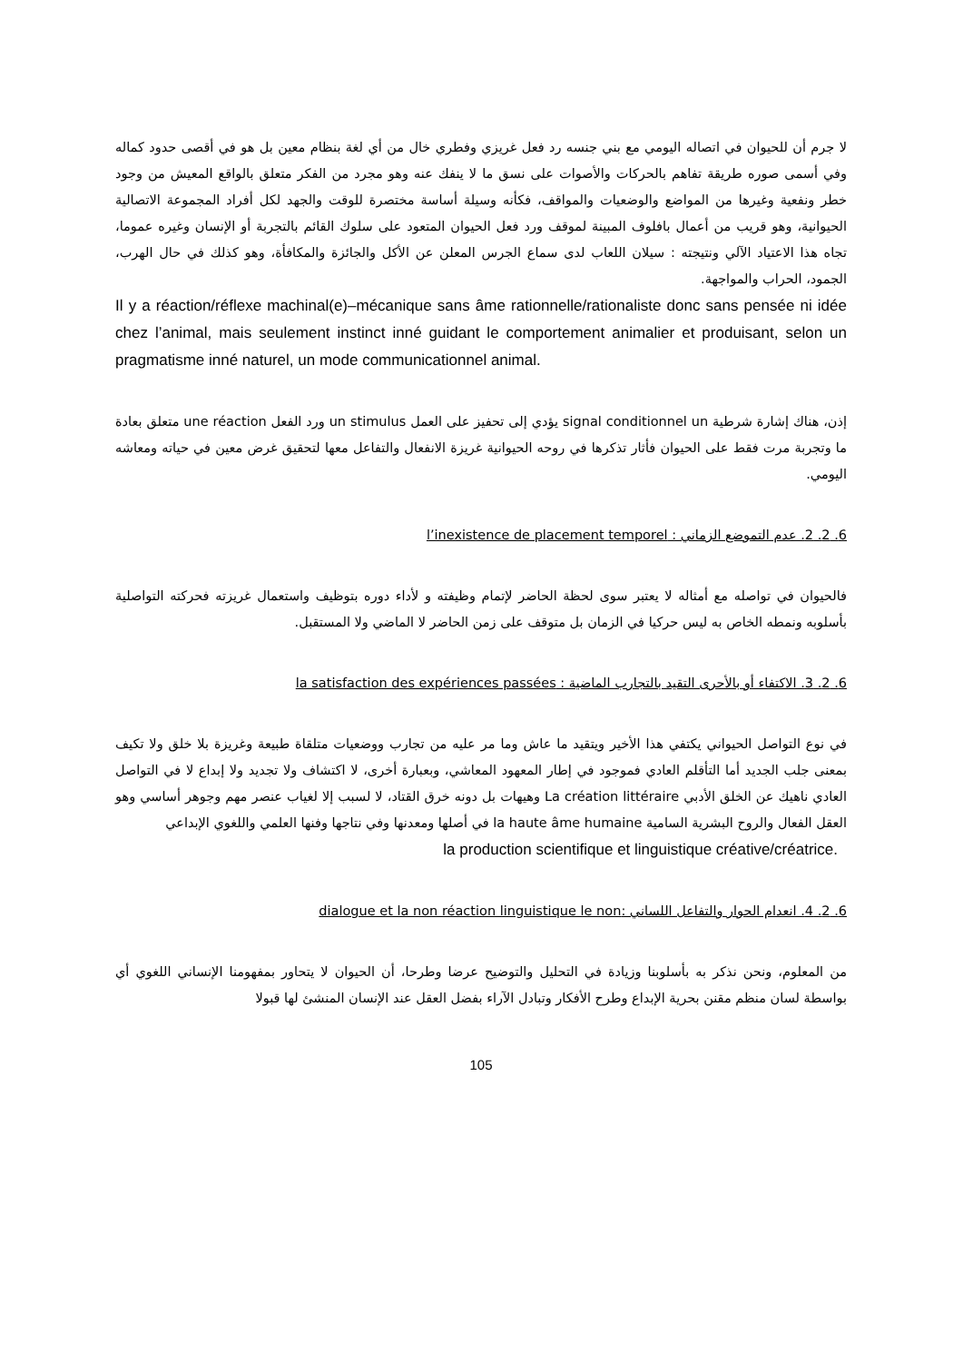لا جرم أن للحيوان في اتصاله اليومي مع بني جنسه رد فعل غريزي وفطري خال من أي لغة بنظام معين بل هو في أقصى حدود كماله وفي أسمى صوره طريقة تفاهم بالحركات والأصوات على نسق ما لا ينفك عنه وهو مجرد من الفكر متعلق بالواقع المعيش من وجود خطر ونفعية وغيرها من المواضع والوضعيات والمواقف، فكأنه وسيلة أساسة مختصرة للوقت والجهد لكل أفراد المجموعة الاتصالية الحيوانية، وهو قريب من أعمال بافلوف المبينة لموقف ورد فعل الحيوان المتعود على سلوك القائم بالتجربة أو الإنسان وغيره عموما، تجاه هذا الاعتياد الآلي ونتيجته : سيلان اللعاب لدى سماع الجرس المعلن عن الأكل والجائزة والمكافأة، وهو كذلك في حال الهرب، الجمود، الحراب والمواجهة.
Il y a réaction/réflexe machinal(e)–mécanique sans âme rationnelle/rationaliste donc sans pensée ni idée chez l’animal, mais seulement instinct inné guidant le comportement animalier et produisant, selon un pragmatisme inné naturel, un mode communicationnel animal.
إذن، هناك إشارة شرطية signal conditionnel un يؤدي إلى تحفيز على العمل un stimulus ورد الفعل une réaction متعلق بعادة ما وتجربة مرت فقط على الحيوان فأثار تذكرها في روحه الحيوانية غريزة الانفعال والتفاعل معها لتحقيق غرض معين في حياته ومعاشه اليومي.
6. 2. 2. عدم التموضع الزماني : l’inexistence de placement temporel
فالحيوان في تواصله مع أمثاله لا يعتبر سوى لحظة الحاضر لإتمام وظيفته و لأداء دوره بتوظيف واستعمال غريزته فحركته التواصلية بأسلوبه ونمطه الخاص به ليس حركيا في الزمان بل متوقف على زمن الحاضر لا الماضي ولا المستقبل.
6. 2. 3. الاكتفاء أو بالأحرى التقيد بالتجارب الماضية : la satisfaction des expériences passées
في نوع التواصل الحيواني يكتفي هذا الأخير ويتقيد ما عاش وما مر عليه من تجارب ووضعيات متلقاة طبيعة وغريزة بلا خلق ولا تكيف بمعنى جلب الجديد أما التأقلم العادي فموجود في إطار المعهود المعاشي، وبعبارة أخرى، لا اكتشاف ولا تجديد ولا إبداع لا في التواصل العادي ناهيك عن الخلق الأدبي La création littéraire وهيهات بل دونه خرق القتاد، لا لسبب إلا لغياب عنصر مهم وجوهر أساسي وهو العقل الفعال والروح البشرية السامية la haute âme humaine في أصلها ومعدنها وفي نتاجها وفنها العلمي واللغوي الإبداعي
la production scientifique et linguistique créative/créatrice.
6. 2. 4. انعدام الحوار والتفاعل اللساني :dialogue et la non réaction linguistique le non
من المعلوم، ونحن نذكر به بأسلوبنا وزيادة في التحليل والتوضيح عرضا وطرحا، أن الحيوان لا يتحاور بمفهومنا الإنساني اللغوي أي بواسطة لسان منظم مقنن بحرية الإبداع وطرح الأفكار وتبادل الآراء بفضل العقل عند الإنسان المنشئ لها قبولا
105